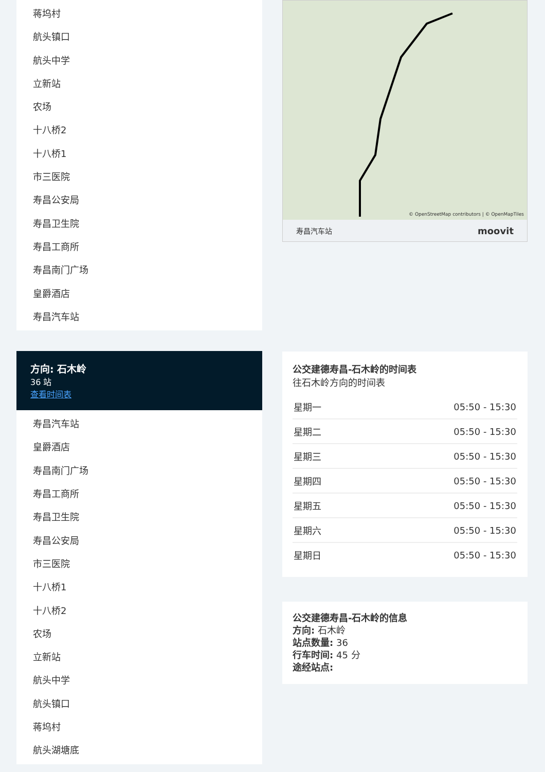蒋坞村
航头镇口
航头中学
立新站
农场
十八桥2
十八桥1
市三医院
寿昌公安局
寿昌卫生院
寿昌工商所
寿昌南门广场
皇爵酒店
寿昌汽车站
方向: 石木岭
36 站
查看时间表
寿昌汽车站
皇爵酒店
寿昌南门广场
寿昌工商所
寿昌卫生院
寿昌公安局
市三医院
十八桥1
十八桥2
农场
立新站
航头中学
航头镇口
蒋坞村
航头湖塘底
© OpenStreetMap contributors | © OpenMapTiles
寿昌汽车站 moovit
公交建德寿昌-石木岭的时间表
往石木岭方向的时间表
| 星期一 | 05:50 - 15:30 |
| 星期二 | 05:50 - 15:30 |
| 星期三 | 05:50 - 15:30 |
| 星期四 | 05:50 - 15:30 |
| 星期五 | 05:50 - 15:30 |
| 星期六 | 05:50 - 15:30 |
| 星期日 | 05:50 - 15:30 |
公交建德寿昌-石木岭的信息
方向: 石木岭
站点数量: 36
行车时间: 45 分
途经站点: